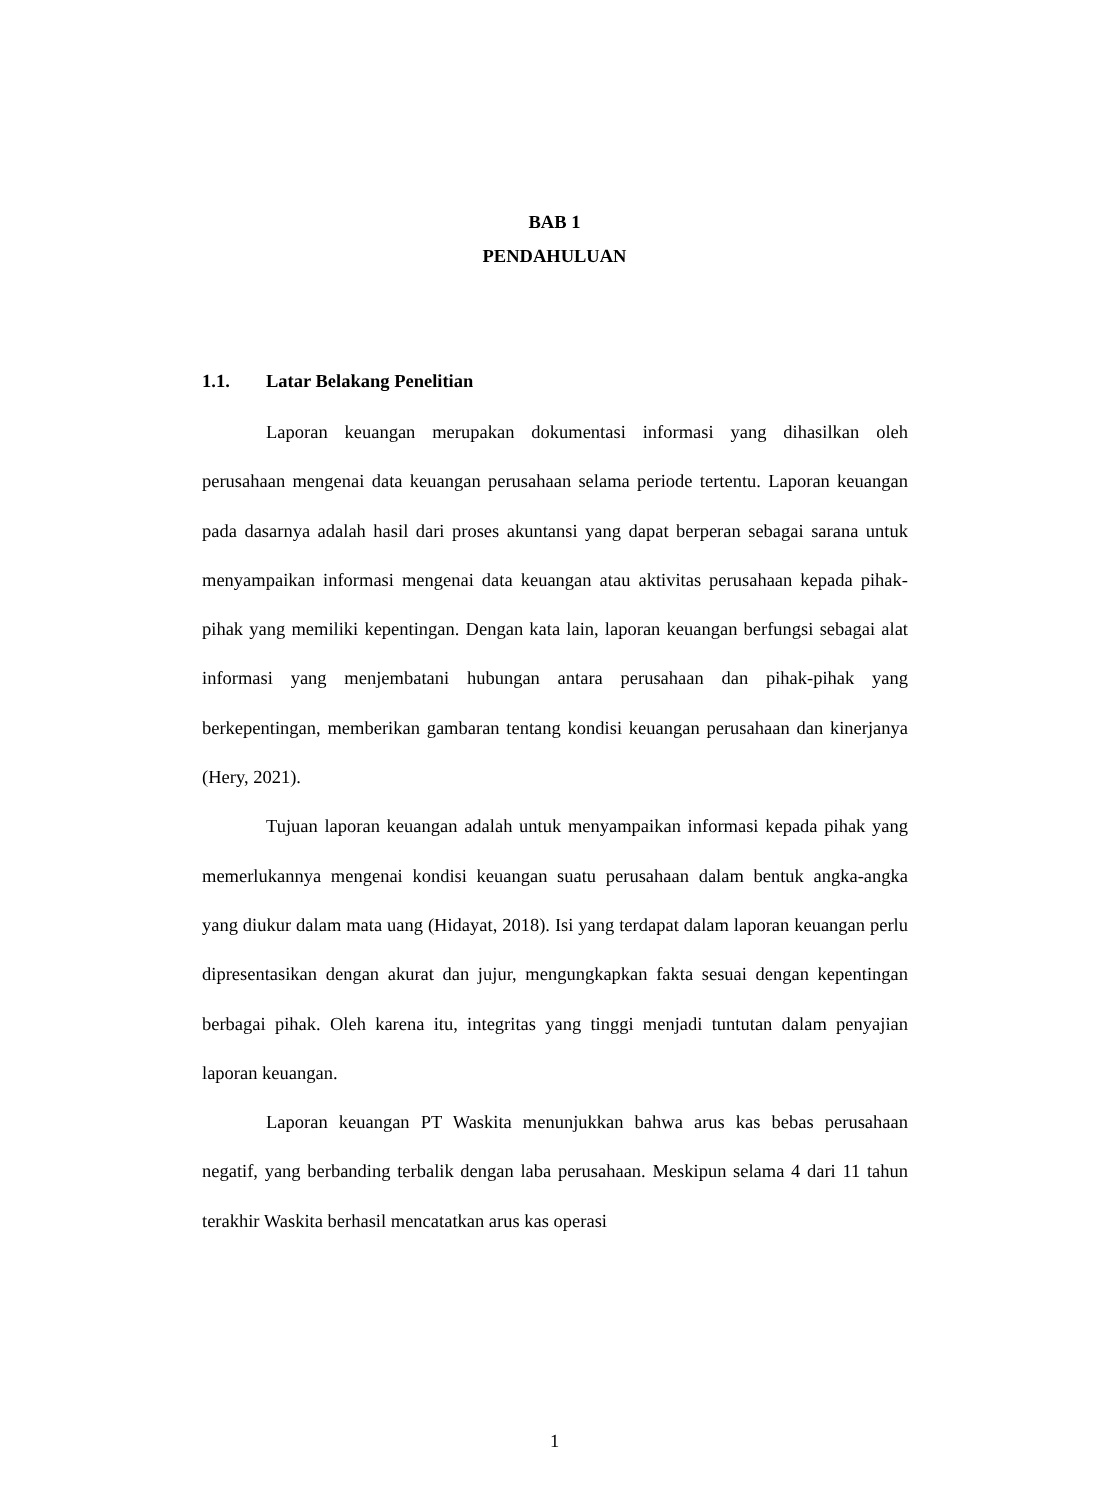BAB 1
PENDAHULUAN
1.1. Latar Belakang Penelitian
Laporan keuangan merupakan dokumentasi informasi yang dihasilkan oleh perusahaan mengenai data keuangan perusahaan selama periode tertentu. Laporan keuangan pada dasarnya adalah hasil dari proses akuntansi yang dapat berperan sebagai sarana untuk menyampaikan informasi mengenai data keuangan atau aktivitas perusahaan kepada pihak-pihak yang memiliki kepentingan. Dengan kata lain, laporan keuangan berfungsi sebagai alat informasi yang menjembatani hubungan antara perusahaan dan pihak-pihak yang berkepentingan, memberikan gambaran tentang kondisi keuangan perusahaan dan kinerjanya (Hery, 2021).
Tujuan laporan keuangan adalah untuk menyampaikan informasi kepada pihak yang memerlukannya mengenai kondisi keuangan suatu perusahaan dalam bentuk angka-angka yang diukur dalam mata uang (Hidayat, 2018). Isi yang terdapat dalam laporan keuangan perlu dipresentasikan dengan akurat dan jujur, mengungkapkan fakta sesuai dengan kepentingan berbagai pihak. Oleh karena itu, integritas yang tinggi menjadi tuntutan dalam penyajian laporan keuangan.
Laporan keuangan PT Waskita menunjukkan bahwa arus kas bebas perusahaan negatif, yang berbanding terbalik dengan laba perusahaan. Meskipun selama 4 dari 11 tahun terakhir Waskita berhasil mencatatkan arus kas operasi
1